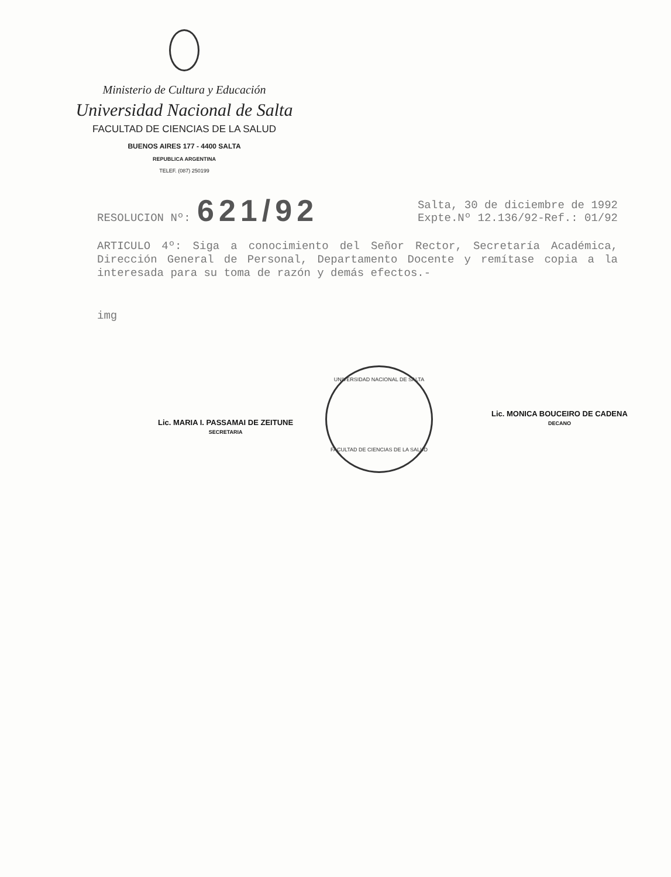Ministerio de Cultura y Educación
Universidad Nacional de Salta
FACULTAD DE CIENCIAS DE LA SALUD
BUENOS AIRES 177 - 4400 SALTA
REPUBLICA ARGENTINA
TELEF. (087) 250199
RESOLUCION Nº: 621/92
Salta, 30 de diciembre de 1992
Expte.Nº 12.136/92-Ref.: 01/92
ARTICULO 4º: Siga a conocimiento del Señor Rector, Secretaría Académica, Dirección General de Personal, Departamento Docente y remítase copia a la interesada para su toma de razón y demás efectos.-
img
Lic. MARIA I. PASSAMAI DE ZEITUNE
SECRETARIA
UNIVERSIDAD NACIONAL DE SALTA
FACULTAD DE CIENCIAS DE LA SALUD
Lic. MONICA BOUCEIRO DE CADENA
DECANO